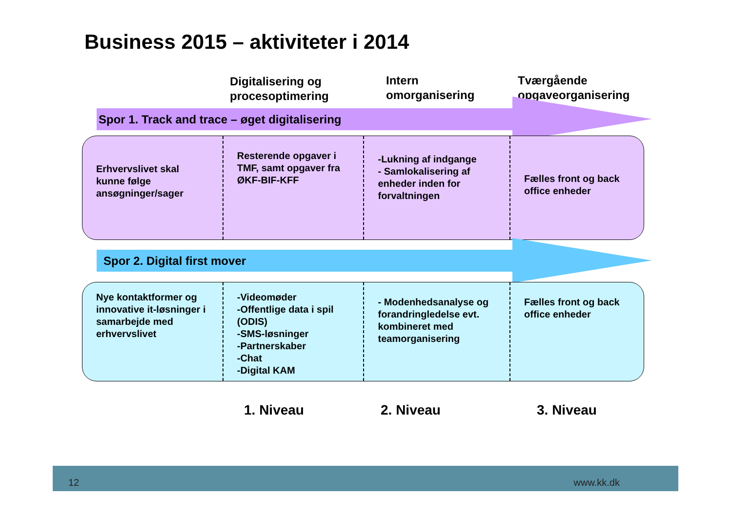Business 2015 – aktiviteter i 2014
Digitalisering og
procesoptimering
Intern
omorganisering
Tværgående
opgaveorganisering
Spor 1. Track and trace – øget digitalisering
Erhvervslivet skal kunne følge ansøgninger/sager
Resterende opgaver i TMF, samt opgaver fra ØKF-BIF-KFF
-Lukning af indgange
- Samlokalisering af enheder inden for forvaltningen
Fælles front og back office enheder
Spor 2. Digital first mover
Nye kontaktformer og innovative it-løsninger i samarbejde med erhvervslivet
-Videomøder
-Offentlige data i spil (ODIS)
-SMS-løsninger
-Partnerskaber
-Chat
-Digital KAM
- Modenhedsanalyse og forandringledelse evt. kombineret med teamorganisering
Fælles front og back office enheder
1. Niveau 2. Niveau 3. Niveau
12 www.kk.dk